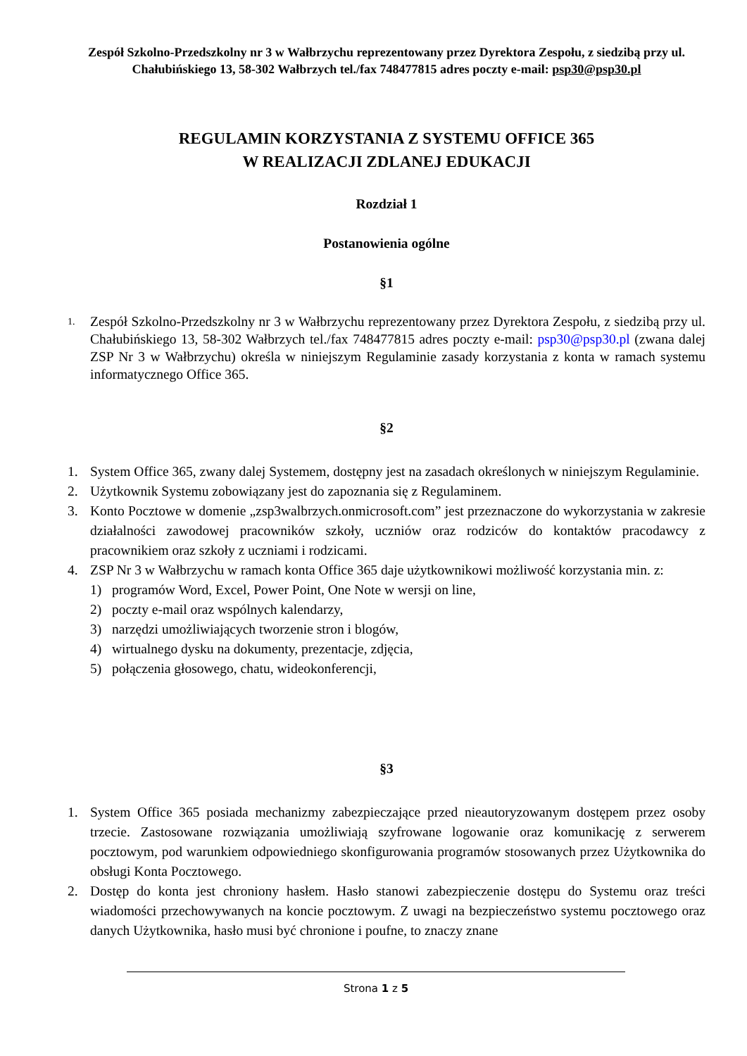Zespół Szkolno-Przedszkolny nr 3 w Wałbrzychu reprezentowany przez Dyrektora Zespołu, z siedzibą przy ul. Chałubińskiego 13, 58-302 Wałbrzych tel./fax 748477815 adres poczty e-mail: psp30@psp30.pl
REGULAMIN KORZYSTANIA Z SYSTEMU OFFICE 365
W REALIZACJI ZDLANEJ EDUKACJI
Rozdział 1
Postanowienia ogólne
§1
1. Zespół Szkolno-Przedszkolny nr 3 w Wałbrzychu reprezentowany przez Dyrektora Zespołu, z siedzibą przy ul. Chałubińskiego 13, 58-302 Wałbrzych tel./fax 748477815 adres poczty e-mail: psp30@psp30.pl (zwana dalej ZSP Nr 3 w Wałbrzychu) określa w niniejszym Regulaminie zasady korzystania z konta w ramach systemu informatycznego Office 365.
§2
1. System Office 365, zwany dalej Systemem, dostępny jest na zasadach określonych w niniejszym Regulaminie.
2. Użytkownik Systemu zobowiązany jest do zapoznania się z Regulaminem.
3. Konto Pocztowe w domenie „zsp3walbrzych.onmicrosoft.com” jest przeznaczone do wykorzystania w zakresie działalności zawodowej pracowników szkoły, uczniów oraz rodziców do kontaktów pracodawcy z pracownikiem oraz szkoły z uczniami i rodzicami.
4. ZSP Nr 3 w Wałbrzychu w ramach konta Office 365 daje użytkownikowi możliwość korzystania min. z:
1) programów Word, Excel, Power Point, One Note w wersji on line,
2) poczty e-mail oraz wspólnych kalendarzy,
3) narzędzi umożliwiających tworzenie stron i blogów,
4) wirtualnego dysku na dokumenty, prezentacje, zdjęcia,
5) połączenia głosowego, chatu, wideokonferencji,
§3
1. System Office 365 posiada mechanizmy zabezpieczające przed nieautoryzowanym dostępem przez osoby trzecie. Zastosowane rozwiązania umożliwiają szyfrowane logowanie oraz komunikację z serwerem pocztowym, pod warunkiem odpowiedniego skonfigurowania programów stosowanych przez Użytkownika do obsługi Konta Pocztowego.
2. Dostęp do konta jest chroniony hasłem. Hasło stanowi zabezpieczenie dostępu do Systemu oraz treści wiadomości przechowywanych na koncie pocztowym. Z uwagi na bezpieczeństwo systemu pocztowego oraz danych Użytkownika, hasło musi być chronione i poufne, to znaczy znane
Strona 1 z 5